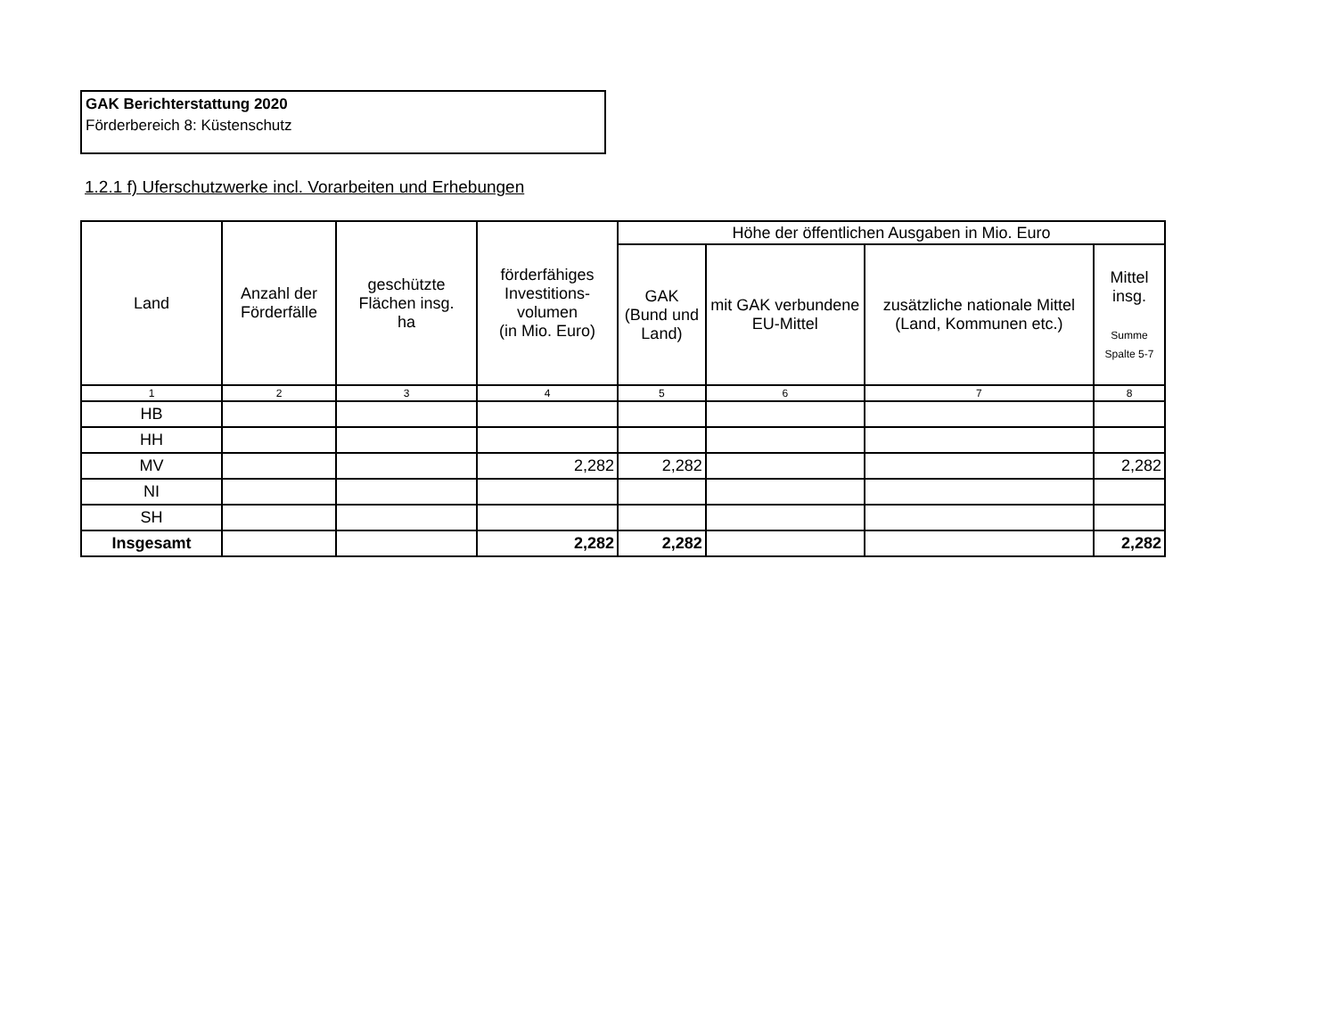GAK Berichterstattung 2020
Förderbereich 8: Küstenschutz
1.2.1 f) Uferschutzwerke incl. Vorarbeiten und Erhebungen
| Land | Anzahl der Förderfälle | geschützte Flächen insg. ha | förderfähiges Investitions-volumen (in Mio. Euro) | Höhe der öffentlichen Ausgaben in Mio. Euro | | | |
| --- | --- | --- | --- | --- | --- | --- | --- |
| | | | | GAK (Bund und Land) | mit GAK verbundene EU-Mittel | zusätzliche nationale Mittel (Land, Kommunen etc.) | Mittel insg. Summe Spalte 5-7 |
| 1 | 2 | 3 | 4 | 5 | 6 | 7 | 8 |
| HB | | | | | | | |
| HH | | | | | | | |
| MV | | | 2,282 | 2,282 | | | 2,282 |
| NI | | | | | | | |
| SH | | | | | | | |
| Insgesamt | | | 2,282 | 2,282 | | | 2,282 |